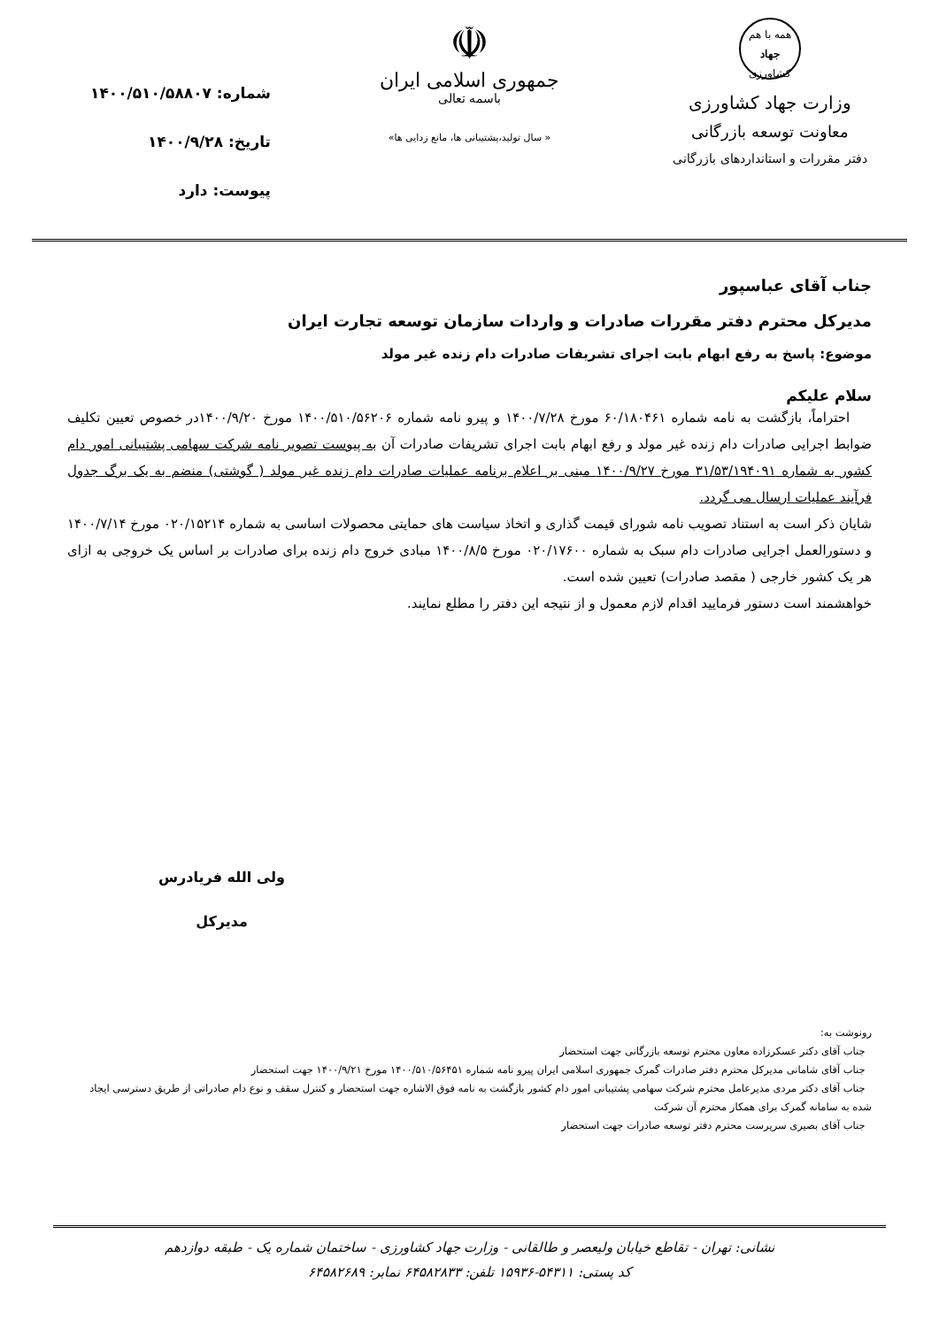همه با هم
جهاد
کشاورزی
وزارت جهاد کشاورزی
معاونت توسعه بازرگانی
دفتر مقررات و استانداردهای بازرگانی
☫
جمهوری اسلامی ایران
باسمه تعالی
« سال تولید،پشتیبانی ها، مانع زدایی ها»
شماره: ۱۴۰۰/۵۱۰/۵۸۸۰۷
تاریخ: ۱۴۰۰/۹/۲۸
پیوست: دارد
جناب آقای عباسپور
مدیرکل محترم دفتر مقررات صادرات و واردات سازمان توسعه تجارت ایران
موضوع: پاسخ به رفع ابهام بابت اجرای تشریفات صادرات دام زنده غیر مولد
سلام علیکم
احتراماً، بازگشت به نامه شماره ۶۰/۱۸۰۴۶۱ مورخ ۱۴۰۰/۷/۲۸ و پیرو نامه شماره ۱۴۰۰/۵۱۰/۵۶۲۰۶ مورخ ۱۴۰۰/۹/۲۰در خصوص تعیین تکلیف ضوابط اجرایی صادرات دام زنده غیر مولد و رفع ابهام بابت اجرای تشریفات صادرات آن به پیوست تصویر نامه شرکت سهامی پشتیبانی امور دام کشور به شماره ۳۱/۵۳/۱۹۴۰۹۱ مورخ ۱۴۰۰/۹/۲۷ مبنی بر اعلام برنامه عملیات صادرات دام زنده غیر مولد ( گوشتی) منضم به یک برگ جدول فرآیند عملیات ارسال می گردد.
شایان ذکر است به استناد تصویب نامه شورای قیمت گذاری و اتخاذ سیاست های حمایتی محصولات اساسی به شماره ۰۲۰/۱۵۲۱۴ مورخ ۱۴۰۰/۷/۱۴ و دستورالعمل اجرایی صادرات دام سبک به شماره ۰۲۰/۱۷۶۰۰ مورخ ۱۴۰۰/۸/۵ مبادی خروج دام زنده برای صادرات بر اساس یک خروجی به ازای هر یک کشور خارجی ( مقصد صادرات) تعیین شده است.
خواهشمند است دستور فرمایید اقدام لازم معمول و از نتیجه این دفتر را مطلع نمایند.
ولی الله فریادرس
مدیرکل
رونوشت به:
جناب آقای دکتر عسکرزاده معاون محترم توسعه بازرگانی جهت استحضار
جناب آقای شامانی مدیرکل محترم دفتر صادرات گمرک جمهوری اسلامی ایران پیرو نامه شماره ۱۴۰۰/۵۱۰/۵۶۴۵۱ مورخ ۱۴۰۰/۹/۲۱ جهت استحضار
جناب آقای دکتر مردی مدیرعامل محترم شرکت سهامی پشتیبانی امور دام کشور بازگشت به نامه فوق الاشاره جهت استحضار و کنترل سقف و نوع دام صادراتی از طریق دسترسی ایجاد شده به سامانه گمرک برای همکار محترم آن شرکت
جناب آقای بصیری سرپرست محترم دفتر توسعه صادرات جهت استحضار
نشانی: تهران - تقاطع خیابان ولیعصر و طالقانی - وزارت جهاد کشاورزی - ساختمان شماره یک - طبقه دوازدهم
کد پستی: ۵۴۳۱۱-۱۵۹۳۶ تلفن: ۶۴۵۸۲۸۳۳ نمابر: ۶۴۵۸۲۶۸۹